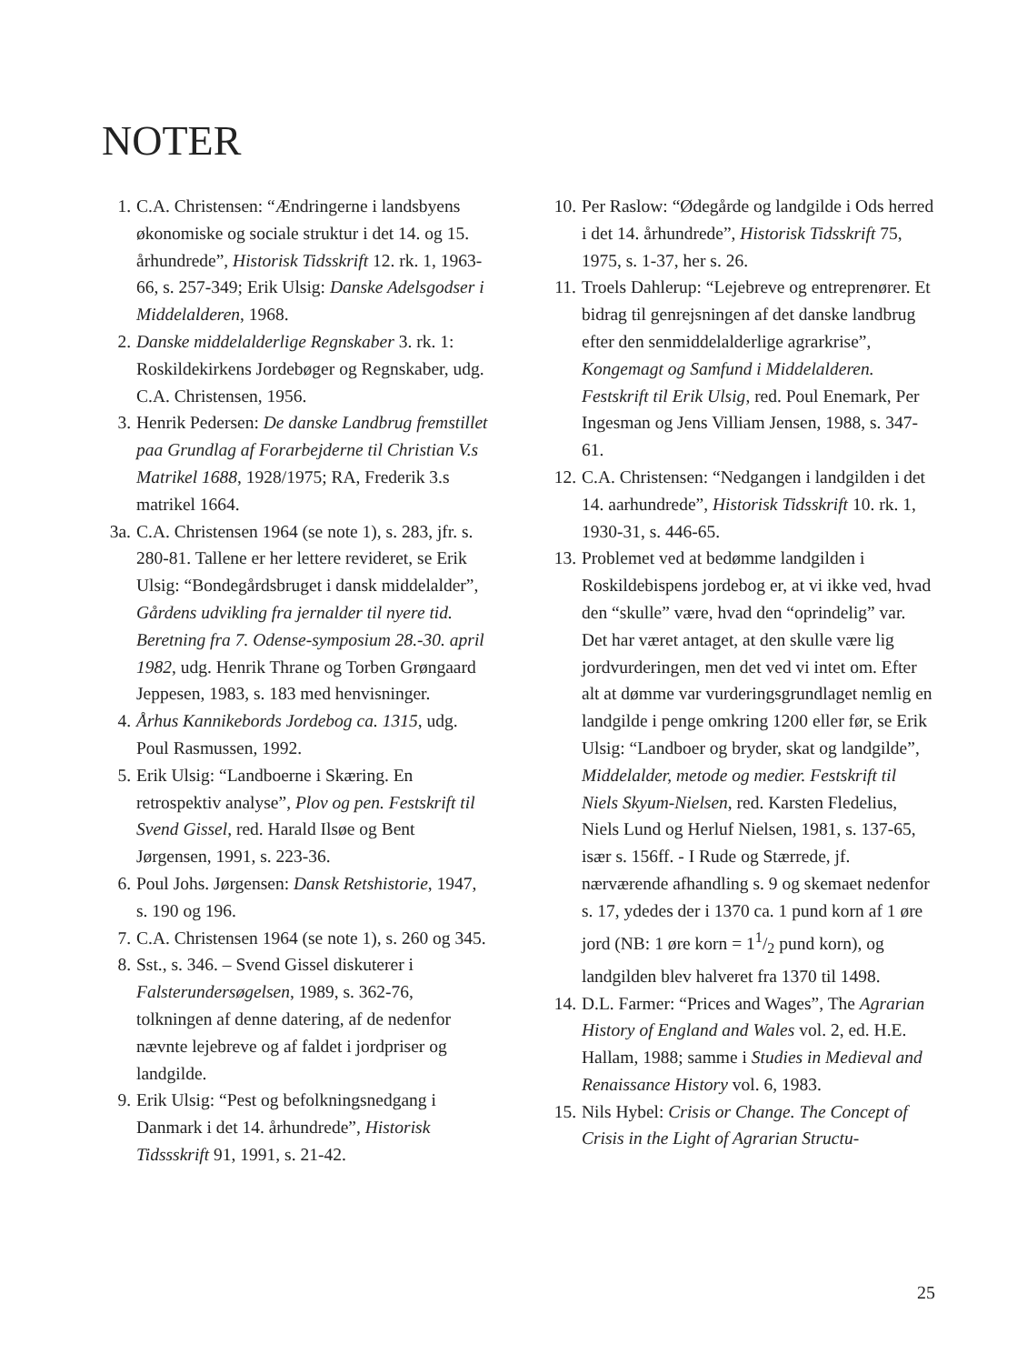NOTER
1. C.A. Christensen: “Ændringerne i landsbyens økonomiske og sociale struktur i det 14. og 15. århundrede”, Historisk Tidsskrift 12. rk. 1, 1963-66, s. 257-349; Erik Ulsig: Danske Adelsgodser i Middelalderen, 1968.
2. Danske middelalderlige Regnskaber 3. rk. 1: Roskildekirkens Jordebøger og Regnskaber, udg. C.A. Christensen, 1956.
3. Henrik Pedersen: De danske Landbrug fremstillet paa Grundlag af Forarbejderne til Christian V.s Matrikel 1688, 1928/1975; RA, Frederik 3.s matrikel 1664.
3a. C.A. Christensen 1964 (se note 1), s. 283, jfr. s. 280-81. Tallene er her lettere revideret, se Erik Ulsig: “Bondegårdsbruget i dansk middelalder”, Gårdens udvikling fra jernalder til nyere tid. Beretning fra 7. Odense-symposium 28.-30. april 1982, udg. Henrik Thrane og Torben Grøngaard Jeppesen, 1983, s. 183 med henvisninger.
4. Århus Kannikebords Jordebog ca. 1315, udg. Poul Rasmussen, 1992.
5. Erik Ulsig: “Landboerne i Skæring. En retrospektiv analyse”, Plov og pen. Festskrift til Svend Gissel, red. Harald Ilsøe og Bent Jørgensen, 1991, s. 223-36.
6. Poul Johs. Jørgensen: Dansk Retshistorie, 1947, s. 190 og 196.
7. C.A. Christensen 1964 (se note 1), s. 260 og 345.
8. Sst., s. 346. – Svend Gissel diskuterer i Falsterundersøgelsen, 1989, s. 362-76, tolkningen af denne datering, af de nedenfor nævnte lejebreve og af faldet i jordpriser og landgilde.
9. Erik Ulsig: “Pest og befolkningsnedgang i Danmark i det 14. århundrede”, Historisk Tidssskrift 91, 1991, s. 21-42.
10. Per Raslow: “Ødegårde og landgilde i Ods herred i det 14. århundrede”, Historisk Tidsskrift 75, 1975, s. 1-37, her s. 26.
11. Troels Dahlerup: “Lejebreve og entreprenører. Et bidrag til genrejsningen af det danske landbrug efter den senmiddelalderlige agrarkrise”, Kongemagt og Samfund i Middelalderen. Festskrift til Erik Ulsig, red. Poul Enemark, Per Ingesman og Jens Villiam Jensen, 1988, s. 347-61.
12. C.A. Christensen: “Nedgangen i landgilden i det 14. aarhundrede”, Historisk Tidsskrift 10. rk. 1, 1930-31, s. 446-65.
13. Problemet ved at bedømme landgilden i Roskildebispens jordebog er, at vi ikke ved, hvad den “skulle” være, hvad den “oprindelig” var. Det har været antaget, at den skulle være lig jordvurderingen, men det ved vi intet om. Efter alt at dømme var vurderingsgrundlaget nemlig en landgilde i penge omkring 1200 eller før, se Erik Ulsig: “Landboer og bryder, skat og landgilde”, Middelalder, metode og medier. Festskrift til Niels Skyum-Nielsen, red. Karsten Fledelius, Niels Lund og Herluf Nielsen, 1981, s. 137-65, især s. 156ff. - I Rude og Stærrede, jf. nærværende afhandling s. 9 og skemaet nedenfor s. 17, ydedes der i 1370 ca. 1 pund korn af 1 øre jord (NB: 1 øre korn = 11/2 pund korn), og landgilden blev halveret fra 1370 til 1498.
14. D.L. Farmer: “Prices and Wages”, The Agrarian History of England and Wales vol. 2, ed. H.E. Hallam, 1988; samme i Studies in Medieval and Renaissance History vol. 6, 1983.
15. Nils Hybel: Crisis or Change. The Concept of Crisis in the Light of Agrarian Structu-
25